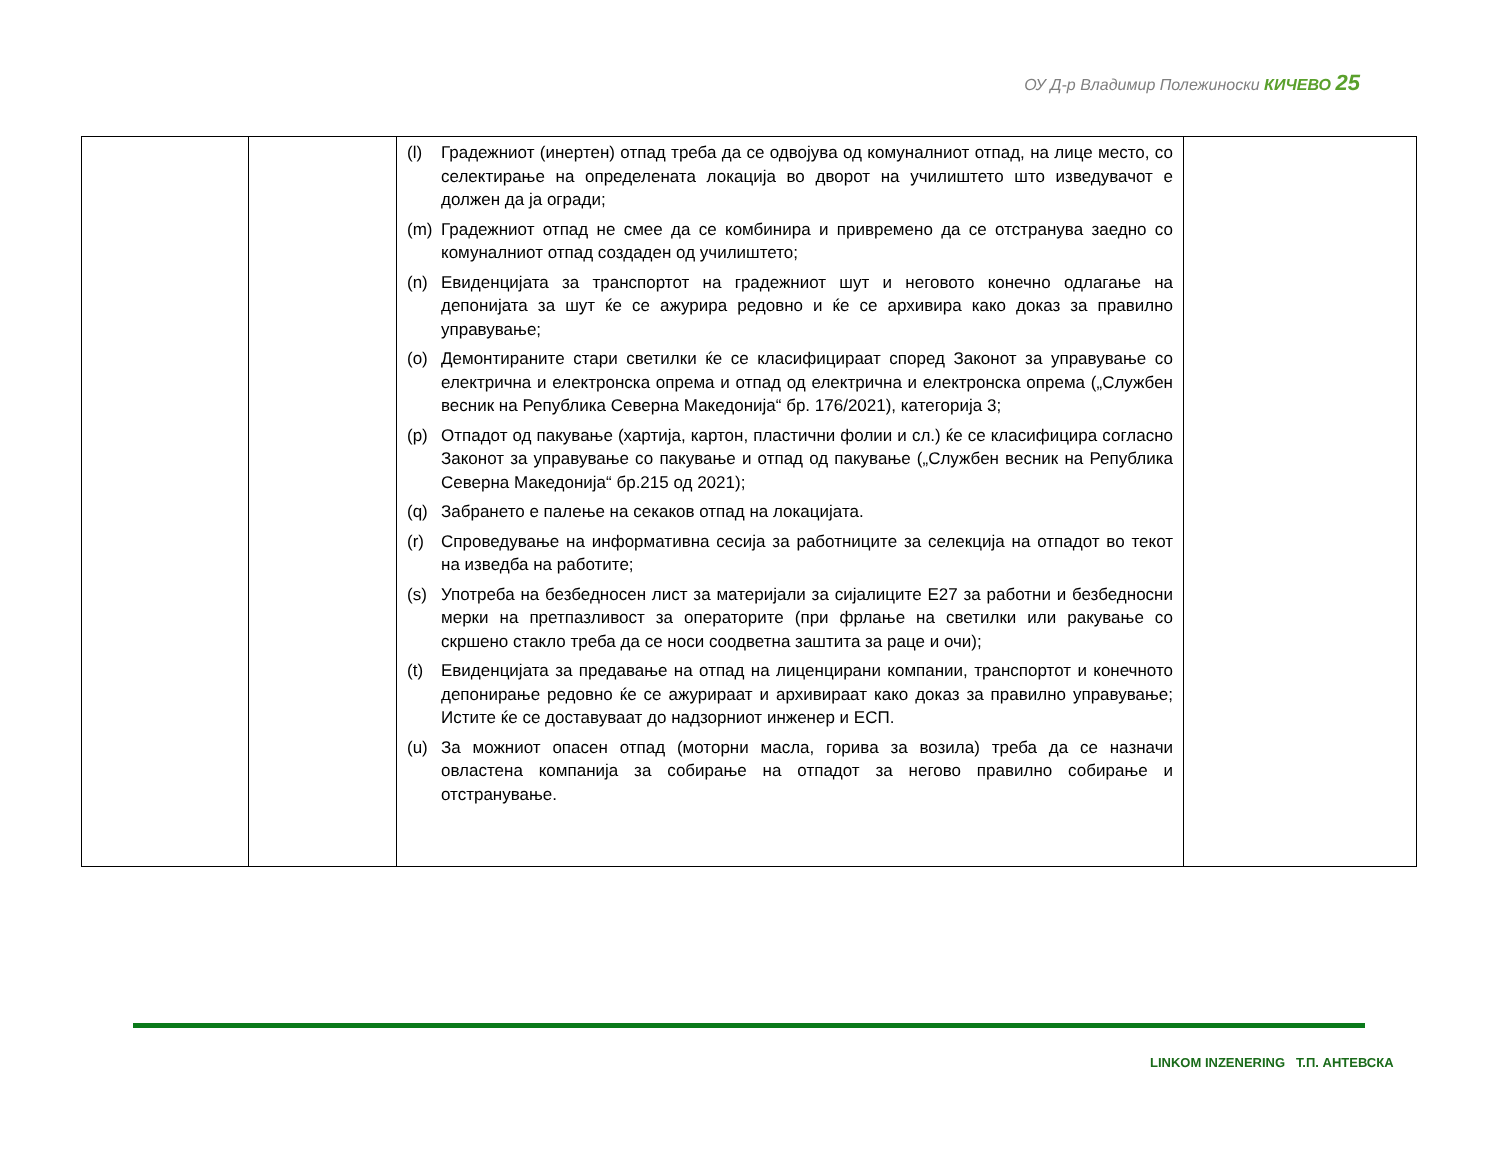ОУ Д-р Владимир Полежиноски КИЧЕВО 25
| | | (l) Градежниот (инертен) отпад треба да се одвојува од комуналниот отпад, на лице место, со селектирање на определената локација во дворот на училиштето што изведувачот е должен да ја огради; (m) Градежниот отпад не смее да се комбинира и привремено да се отстранува заедно со комуналниот отпад создаден од училиштето; (n) Евиденцијата за транспортот на градежниот шут и неговото конечно одлагање на депонијата за шут ќе се ажурира редовно и ќе се архивира како доказ за правилно управување; (o) Демонтираните стари светилки ќе се класифицираат според Законот за управување со електрична и електронска опрема и отпад од електрична и електронска опрема („Службен весник на Република Северна Македонија“ бр. 176/2021), категорија 3; (p) Отпадот од пакување (хартија, картон, пластични фолии и сл.) ќе се класифицира согласно Законот за управување со пакување и отпад од пакување („Службен весник на Република Северна Македонија“ бр.215 од 2021); (q) Забрането е палење на секаков отпад на локацијата. (r) Спроведување на информативна сесија за работниците за селекција на отпадот во текот на изведба на работите; (s) Употреба на безбедносен лист за материјали за сијалиците Е27 за работни и безбедносни мерки на претпазливост за операторите (при фрлање на светилки или ракување со скршено стакло треба да се носи соодветна заштита за раце и очи); (t) Евиденцијата за предавање на отпад на лиценцирани компании, транспортот и конечното депонирање редовно ќе се ажурираат и архивираат како доказ за правилно управување; Истите ќе се доставуваат до надзорниот инженер и ЕСП. (u) За можниот опасен отпад (моторни масла, горива за возила) треба да се назначи овластена компанија за собирање на отпадот за негово правилно собирање и отстранување. | |
LINKOM INZENERING Т.П. АНТЕВСКА